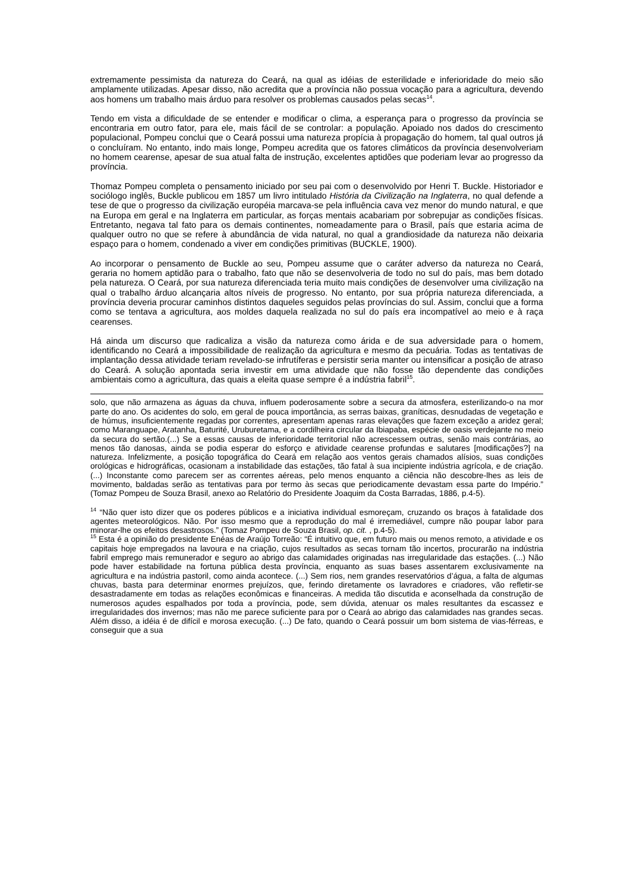extremamente pessimista da natureza do Ceará, na qual as idéias de esterilidade e inferioridade do meio são amplamente utilizadas. Apesar disso, não acredita que a província não possua vocação para a agricultura, devendo aos homens um trabalho mais árduo para resolver os problemas causados pelas secas<sup>14</sup>.
Tendo em vista a dificuldade de se entender e modificar o clima, a esperança para o progresso da província se encontraria em outro fator, para ele, mais fácil de se controlar: a população. Apoiado nos dados do crescimento populacional, Pompeu conclui que o Ceará possui uma natureza propícia à propagação do homem, tal qual outros já o concluíram. No entanto, indo mais longe, Pompeu acredita que os fatores climáticos da província desenvolveriam no homem cearense, apesar de sua atual falta de instrução, excelentes aptidões que poderiam levar ao progresso da província.
Thomaz Pompeu completa o pensamento iniciado por seu pai com o desenvolvido por Henri T. Buckle. Historiador e sociólogo inglês, Buckle publicou em 1857 um livro intitulado História da Civilização na Inglaterra, no qual defende a tese de que o progresso da civilização européia marcava-se pela influência cava vez menor do mundo natural, e que na Europa em geral e na Inglaterra em particular, as forças mentais acabariam por sobrepujar as condições físicas. Entretanto, negava tal fato para os demais continentes, nomeadamente para o Brasil, país que estaria acima de qualquer outro no que se refere à abundância de vida natural, no qual a grandiosidade da natureza não deixaria espaço para o homem, condenado a viver em condições primitivas (BUCKLE, 1900).
Ao incorporar o pensamento de Buckle ao seu, Pompeu assume que o caráter adverso da natureza no Ceará, geraria no homem aptidão para o trabalho, fato que não se desenvolveria de todo no sul do país, mas bem dotado pela natureza. O Ceará, por sua natureza diferenciada teria muito mais condições de desenvolver uma civilização na qual o trabalho árduo alcançaria altos níveis de progresso. No entanto, por sua própria natureza diferenciada, a província deveria procurar caminhos distintos daqueles seguidos pelas províncias do sul. Assim, conclui que a forma como se tentava a agricultura, aos moldes daquela realizada no sul do país era incompatível ao meio e à raça cearenses.
Há ainda um discurso que radicaliza a visão da natureza como árida e de sua adversidade para o homem, identificando no Ceará a impossibilidade de realização da agricultura e mesmo da pecuária. Todas as tentativas de implantação dessa atividade teriam revelado-se infrutíferas e persistir seria manter ou intensificar a posição de atraso do Ceará. A solução apontada seria investir em uma atividade que não fosse tão dependente das condições ambientais como a agricultura, das quais a eleita quase sempre é a indústria fabril<sup>15</sup>.
solo, que não armazena as águas da chuva, influem poderosamente sobre a secura da atmosfera, esterilizando-o na mor parte do ano. Os acidentes do solo, em geral de pouca importância, as serras baixas, graníticas, desnudadas de vegetação e de húmus, insuficientemente regadas por correntes, apresentam apenas raras elevações que fazem exceção a aridez geral; como Maranguape, Aratanha, Baturité, Uruburetama, e a cordilheira circular da Ibiapaba, espécie de oasis verdejante no meio da secura do sertão.(...) Se a essas causas de inferioridade territorial não acrescessem outras, senão mais contrárias, ao menos tão danosas, ainda se podia esperar do esforço e atividade cearense profundas e salutares [modificações?] na natureza. Infelizmente, a posição topográfica do Ceará em relação aos ventos gerais chamados alísios, suas condições orológicas e hidrográficas, ocasionam a instabilidade das estações, tão fatal à sua incipiente indústria agrícola, e de criação. (...) Inconstante como parecem ser as correntes aéreas, pelo menos enquanto a ciência não descobre-lhes as leis de movimento, baldadas serão as tentativas para por termo às secas que periodicamente devastam essa parte do Império.” (Tomaz Pompeu de Souza Brasil, anexo ao Relatório do Presidente Joaquim da Costa Barradas, 1886, p.4-5).
<sup>14</sup> “Não quer isto dizer que os poderes públicos e a iniciativa individual esmoreçam, cruzando os braços à fatalidade dos agentes meteorológicos. Não. Por isso mesmo que a reprodução do mal é irremediável, cumpre não poupar labor para minorar-lhe os efeitos desastrosos.” (Tomaz Pompeu de Souza Brasil, op. cit. , p.4-5).
<sup>15</sup> Esta é a opinião do presidente Enéas de Araújo Torreão: “É intuitivo que, em futuro mais ou menos remoto, a atividade e os capitais hoje empregados na lavoura e na criação, cujos resultados as secas tornam tão incertos, procurarão na indústria fabril emprego mais remunerador e seguro ao abrigo das calamidades originadas nas irregularidade das estações. (...) Não pode haver estabilidade na fortuna pública desta província, enquanto as suas bases assentarem exclusivamente na agricultura e na indústria pastoril, como ainda acontece. (...) Sem rios, nem grandes reservatórios d’água, a falta de algumas chuvas, basta para determinar enormes prejuízos, que, ferindo diretamente os lavradores e criadores, vão refletir-se desastradamente em todas as relações econômicas e financeiras. A medida tão discutida e aconselhada da construção de numerosos açudes espalhados por toda a província, pode, sem dúvida, atenuar os males resultantes da escassez e irregularidades dos invernos; mas não me parece suficiente para por o Ceará ao abrigo das calamidades nas grandes secas. Além disso, a idéia é de difícil e morosa execução. (...) De fato, quando o Ceará possuir um bom sistema de vias-férreas, e conseguir que a sua